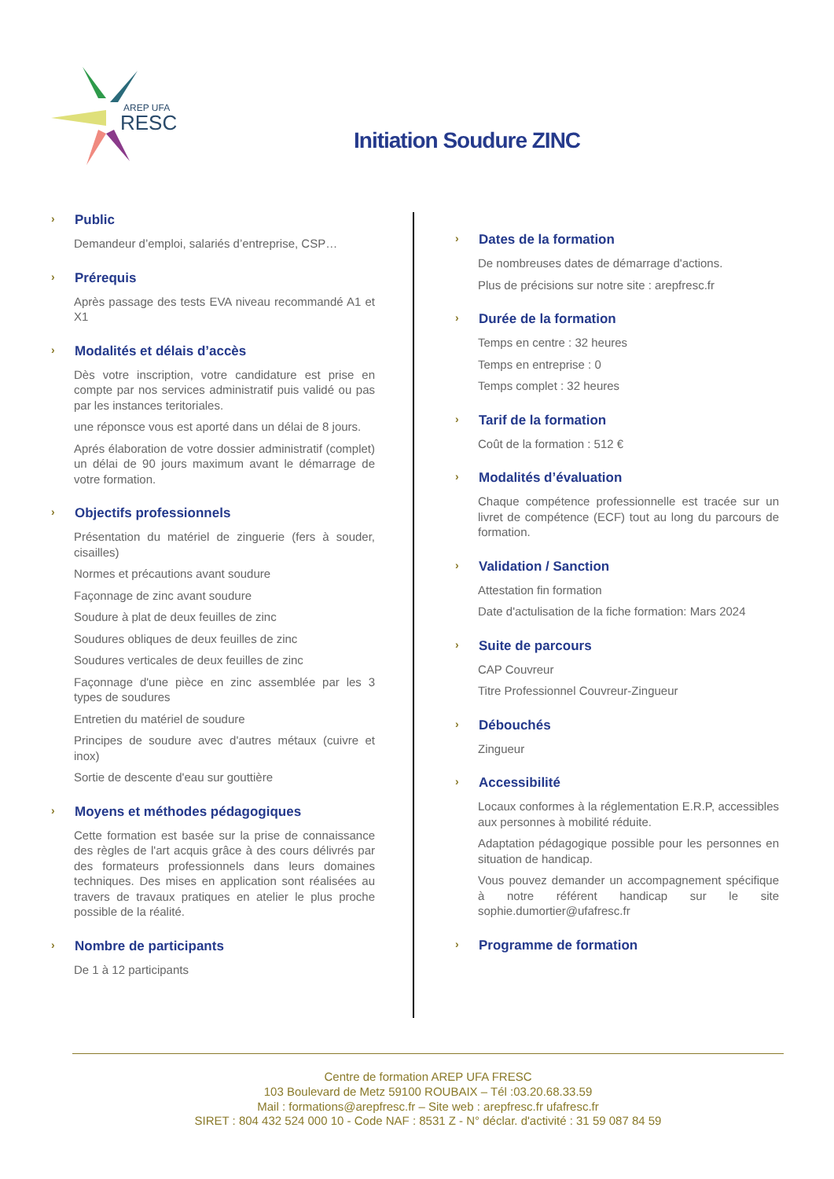AREP UFA
RESC
Initiation Soudure ZINC
› Public
Demandeur d’emploi, salariés d’entreprise, CSP…
› Prérequis
Après passage des tests EVA niveau recommandé A1 et X1
› Modalités et délais d’accès
Dès votre inscription, votre candidature est prise en compte par nos services administratif puis validé ou pas par les instances teritoriales.
une réponsce vous est aporté dans un délai de 8 jours.
Aprés élaboration de votre dossier administratif (complet) un délai de 90 jours maximum avant le démarrage de votre formation.
› Objectifs professionnels
Présentation du matériel de zinguerie (fers à souder, cisailles)
Normes et précautions avant soudure
Façonnage de zinc avant soudure
Soudure à plat de deux feuilles de zinc
Soudures obliques de deux feuilles de zinc
Soudures verticales de deux feuilles de zinc
Façonnage d'une pièce en zinc assemblée par les 3 types de soudures
Entretien du matériel de soudure
Principes de soudure avec d'autres métaux (cuivre et inox)
Sortie de descente d'eau sur gouttière
› Moyens et méthodes pédagogiques
Cette formation est basée sur la prise de connaissance des règles de l'art acquis grâce à des cours délivrés par des formateurs professionnels dans leurs domaines techniques. Des mises en application sont réalisées au travers de travaux pratiques en atelier le plus proche possible de la réalité.
› Nombre de participants
De 1 à 12 participants
› Dates de la formation
De nombreuses dates de démarrage d'actions.
Plus de précisions sur notre site : arepfresc.fr
› Durée de la formation
Temps en centre : 32 heures
Temps en entreprise : 0
Temps complet : 32 heures
› Tarif de la formation
Coût de la formation : 512 €
› Modalités d’évaluation
Chaque compétence professionnelle est tracée sur un livret de compétence (ECF) tout au long du parcours de formation.
› Validation / Sanction
Attestation fin formation
Date d'actulisation de la fiche formation: Mars 2024
› Suite de parcours
CAP Couvreur
Titre Professionnel Couvreur-Zingueur
› Débouchés
Zingueur
› Accessibilité
Locaux conformes à la réglementation E.R.P, accessibles aux personnes à mobilité réduite.
Adaptation pédagogique possible pour les personnes en situation de handicap.
Vous pouvez demander un accompagnement spécifique à notre référent handicap sur le site sophie.dumortier@ufafresc.fr
› Programme de formation
Centre de formation AREP UFA FRESC
103 Boulevard de Metz 59100 ROUBAIX – Tél :03.20.68.33.59
Mail : formations@arepfresc.fr – Site web : arepfresc.fr ufafresc.fr
SIRET : 804 432 524 000 10 - Code NAF : 8531 Z - N° déclar. d'activité : 31 59 087 84 59